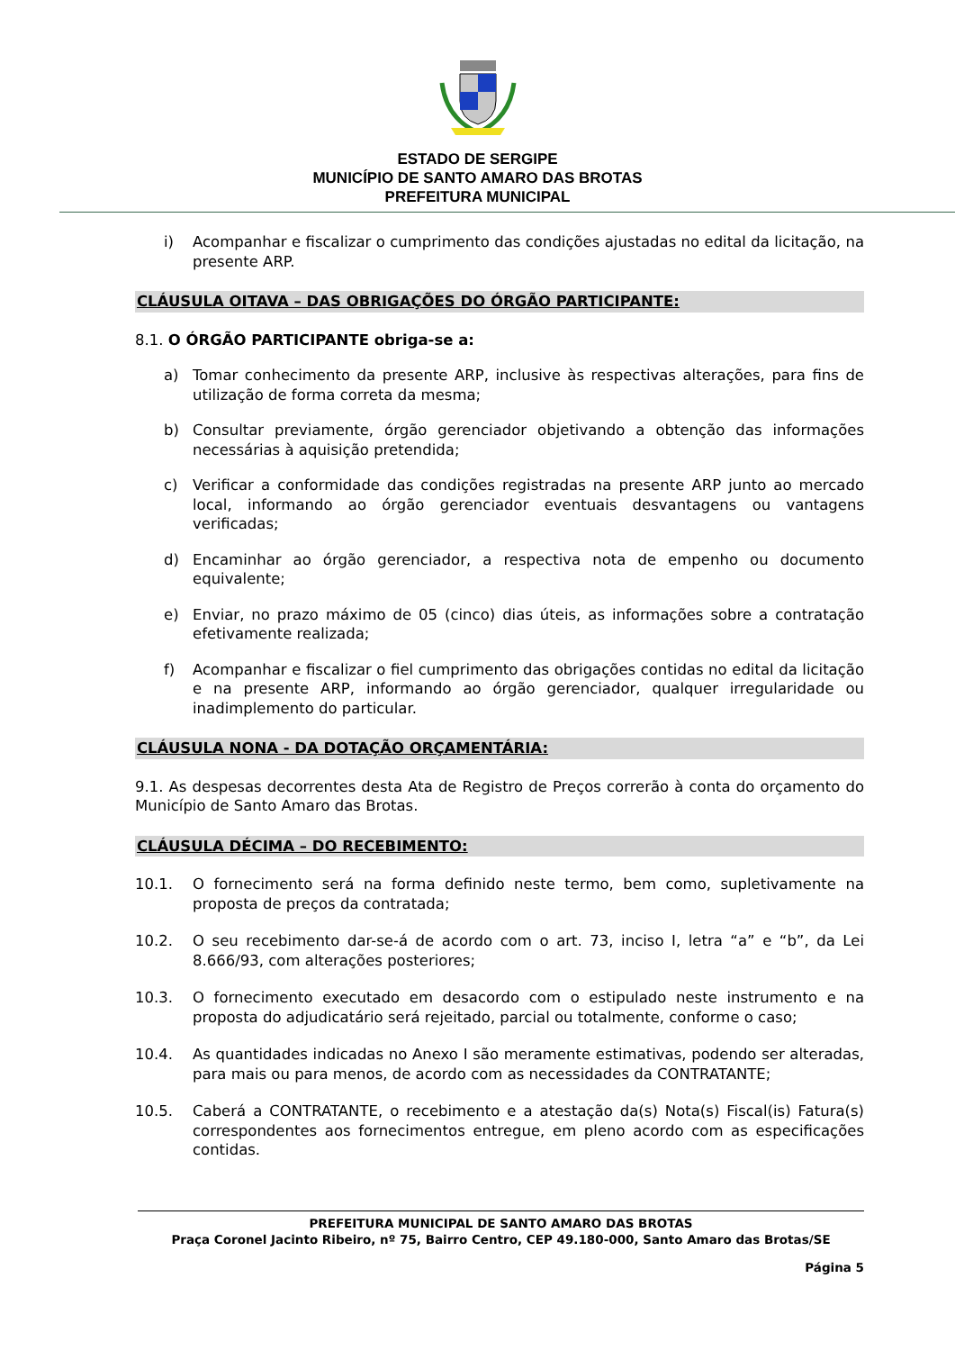ESTADO DE SERGIPE
MUNICÍPIO DE SANTO AMARO DAS BROTAS
PREFEITURA MUNICIPAL
i) Acompanhar e fiscalizar o cumprimento das condições ajustadas no edital da licitação, na presente ARP.
CLÁUSULA OITAVA – DAS OBRIGAÇÕES DO ÓRGÃO PARTICIPANTE:
8.1. O ÓRGÃO PARTICIPANTE obriga-se a:
a) Tomar conhecimento da presente ARP, inclusive às respectivas alterações, para fins de utilização de forma correta da mesma;
b) Consultar previamente, órgão gerenciador objetivando a obtenção das informações necessárias à aquisição pretendida;
c) Verificar a conformidade das condições registradas na presente ARP junto ao mercado local, informando ao órgão gerenciador eventuais desvantagens ou vantagens verificadas;
d) Encaminhar ao órgão gerenciador, a respectiva nota de empenho ou documento equivalente;
e) Enviar, no prazo máximo de 05 (cinco) dias úteis, as informações sobre a contratação efetivamente realizada;
f) Acompanhar e fiscalizar o fiel cumprimento das obrigações contidas no edital da licitação e na presente ARP, informando ao órgão gerenciador, qualquer irregularidade ou inadimplemento do particular.
CLÁUSULA NONA - DA DOTAÇÃO ORÇAMENTÁRIA:
9.1. As despesas decorrentes desta Ata de Registro de Preços correrão à conta do orçamento do Município de Santo Amaro das Brotas.
CLÁUSULA DÉCIMA – DO RECEBIMENTO:
10.1. O fornecimento será na forma definido neste termo, bem como, supletivamente na proposta de preços da contratada;
10.2. O seu recebimento dar-se-á de acordo com o art. 73, inciso I, letra “a” e “b”, da Lei 8.666/93, com alterações posteriores;
10.3. O fornecimento executado em desacordo com o estipulado neste instrumento e na proposta do adjudicatário será rejeitado, parcial ou totalmente, conforme o caso;
10.4. As quantidades indicadas no Anexo I são meramente estimativas, podendo ser alteradas, para mais ou para menos, de acordo com as necessidades da CONTRATANTE;
10.5. Caberá a CONTRATANTE, o recebimento e a atestação da(s) Nota(s) Fiscal(is) Fatura(s) correspondentes aos fornecimentos entregue, em pleno acordo com as especificações contidas.
PREFEITURA MUNICIPAL DE SANTO AMARO DAS BROTAS
Praça Coronel Jacinto Ribeiro, nº 75, Bairro Centro, CEP 49.180-000, Santo Amaro das Brotas/SE
Página 5